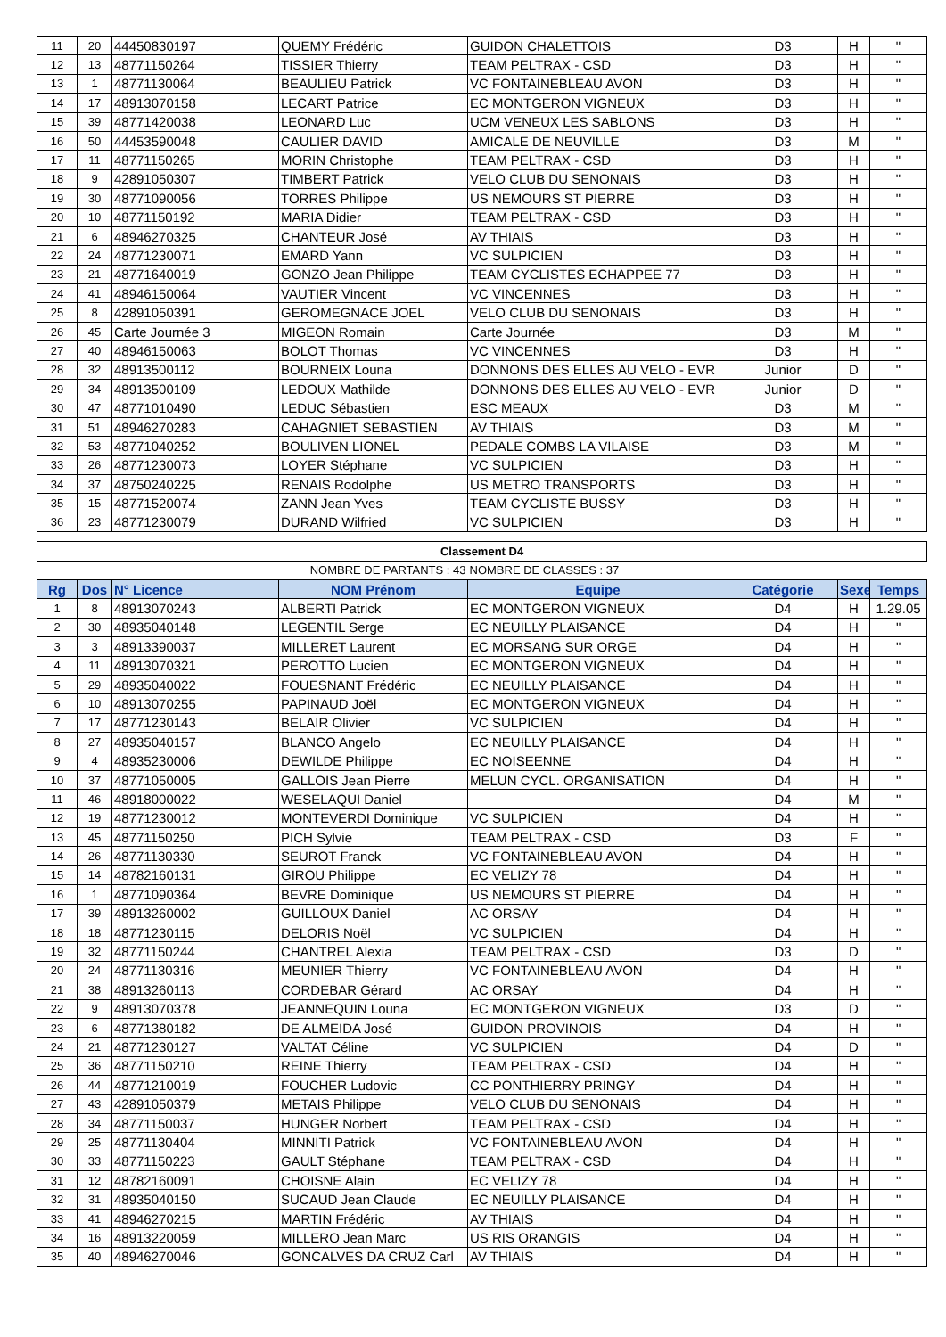| 11 | 20 | 44450830197 | QUEMY Frédéric | GUIDON CHALETTOIS | D3 | H | " |
| 12 | 13 | 48771150264 | TISSIER Thierry | TEAM PELTRAX - CSD | D3 | H | " |
| 13 | 1 | 48771130064 | BEAULIEU Patrick | VC FONTAINEBLEAU AVON | D3 | H | " |
| 14 | 17 | 48913070158 | LECART Patrice | EC MONTGERON VIGNEUX | D3 | H | " |
| 15 | 39 | 48771420038 | LEONARD Luc | UCM VENEUX LES SABLONS | D3 | H | " |
| 16 | 50 | 44453590048 | CAULIER DAVID | AMICALE DE NEUVILLE | D3 | M | " |
| 17 | 11 | 48771150265 | MORIN Christophe | TEAM PELTRAX - CSD | D3 | H | " |
| 18 | 9 | 42891050307 | TIMBERT Patrick | VELO CLUB DU SENONAIS | D3 | H | " |
| 19 | 30 | 48771090056 | TORRES Philippe | US NEMOURS ST PIERRE | D3 | H | " |
| 20 | 10 | 48771150192 | MARIA Didier | TEAM PELTRAX - CSD | D3 | H | " |
| 21 | 6 | 48946270325 | CHANTEUR José | AV THIAIS | D3 | H | " |
| 22 | 24 | 48771230071 | EMARD Yann | VC SULPICIEN | D3 | H | " |
| 23 | 21 | 48771640019 | GONZO Jean Philippe | TEAM CYCLISTES ECHAPPEE 77 | D3 | H | " |
| 24 | 41 | 48946150064 | VAUTIER Vincent | VC VINCENNES | D3 | H | " |
| 25 | 8 | 42891050391 | GEROMEGNACE JOEL | VELO CLUB DU SENONAIS | D3 | H | " |
| 26 | 45 | Carte Journée 3 | MIGEON Romain | Carte Journée | D3 | M | " |
| 27 | 40 | 48946150063 | BOLOT Thomas | VC VINCENNES | D3 | H | " |
| 28 | 32 | 48913500112 | BOURNEIX Louna | DONNONS DES ELLES AU VELO - EVR | Junior | D | " |
| 29 | 34 | 48913500109 | LEDOUX Mathilde | DONNONS DES ELLES AU VELO - EVR | Junior | D | " |
| 30 | 47 | 48771010490 | LEDUC Sébastien | ESC MEAUX | D3 | M | " |
| 31 | 51 | 48946270283 | CAHAGNIET SEBASTIEN | AV THIAIS | D3 | M | " |
| 32 | 53 | 48771040252 | BOULIVEN LIONEL | PEDALE COMBS LA VILAISE | D3 | M | " |
| 33 | 26 | 48771230073 | LOYER Stéphane | VC SULPICIEN | D3 | H | " |
| 34 | 37 | 48750240225 | RENAIS Rodolphe | US METRO TRANSPORTS | D3 | H | " |
| 35 | 15 | 48771520074 | ZANN Jean Yves | TEAM CYCLISTE BUSSY | D3 | H | " |
| 36 | 23 | 48771230079 | DURAND Wilfried | VC SULPICIEN | D3 | H | " |
| Classement D4 | | | | | | | |
| NOMBRE DE PARTANTS : 43 | | | | NOMBRE DE CLASSES : 37 | | | |
| Rg | Dos | N° Licence | NOM Prénom | Equipe | Catégorie | Sexe | Temps |
| 1 | 8 | 48913070243 | ALBERTI Patrick | EC MONTGERON VIGNEUX | D4 | H | 1.29.05 |
| 2 | 30 | 48935040148 | LEGENTIL Serge | EC NEUILLY PLAISANCE | D4 | H | " |
| 3 | 3 | 48913390037 | MILLERET Laurent | EC MORSANG SUR ORGE | D4 | H | " |
| 4 | 11 | 48913070321 | PEROTTO Lucien | EC MONTGERON VIGNEUX | D4 | H | " |
| 5 | 29 | 48935040022 | FOUESNANT Frédéric | EC NEUILLY PLAISANCE | D4 | H | " |
| 6 | 10 | 48913070255 | PAPINAUD Joël | EC MONTGERON VIGNEUX | D4 | H | " |
| 7 | 17 | 48771230143 | BELAIR Olivier | VC SULPICIEN | D4 | H | " |
| 8 | 27 | 48935040157 | BLANCO Angelo | EC NEUILLY PLAISANCE | D4 | H | " |
| 9 | 4 | 48935230006 | DEWILDE Philippe | EC NOISEENNE | D4 | H | " |
| 10 | 37 | 48771050005 | GALLOIS Jean Pierre | MELUN CYCL. ORGANISATION | D4 | H | " |
| 11 | 46 | 48918000022 | WESELAQUI Daniel | | D4 | M | " |
| 12 | 19 | 48771230012 | MONTEVERDI Dominique | VC SULPICIEN | D4 | H | " |
| 13 | 45 | 48771150250 | PICH Sylvie | TEAM PELTRAX - CSD | D3 | F | " |
| 14 | 26 | 48771130330 | SEUROT Franck | VC FONTAINEBLEAU AVON | D4 | H | " |
| 15 | 14 | 48782160131 | GIROU Philippe | EC VELIZY 78 | D4 | H | " |
| 16 | 1 | 48771090364 | BEVRE Dominique | US NEMOURS ST PIERRE | D4 | H | " |
| 17 | 39 | 48913260002 | GUILLOUX Daniel | AC ORSAY | D4 | H | " |
| 18 | 18 | 48771230115 | DELORIS Noël | VC SULPICIEN | D4 | H | " |
| 19 | 32 | 48771150244 | CHANTREL Alexia | TEAM PELTRAX - CSD | D3 | D | " |
| 20 | 24 | 48771130316 | MEUNIER Thierry | VC FONTAINEBLEAU AVON | D4 | H | " |
| 21 | 38 | 48913260113 | CORDEBAR Gérard | AC ORSAY | D4 | H | " |
| 22 | 9 | 48913070378 | JEANNEQUIN Louna | EC MONTGERON VIGNEUX | D3 | D | " |
| 23 | 6 | 48771380182 | DE ALMEIDA José | GUIDON PROVINOIS | D4 | H | " |
| 24 | 21 | 48771230127 | VALTAT Céline | VC SULPICIEN | D4 | D | " |
| 25 | 36 | 48771150210 | REINE Thierry | TEAM PELTRAX - CSD | D4 | H | " |
| 26 | 44 | 48771210019 | FOUCHER Ludovic | CC PONTHIERRY PRINGY | D4 | H | " |
| 27 | 43 | 42891050379 | METAIS Philippe | VELO CLUB DU SENONAIS | D4 | H | " |
| 28 | 34 | 48771150037 | HUNGER Norbert | TEAM PELTRAX - CSD | D4 | H | " |
| 29 | 25 | 48771130404 | MINNITI Patrick | VC FONTAINEBLEAU AVON | D4 | H | " |
| 30 | 33 | 48771150223 | GAULT Stéphane | TEAM PELTRAX - CSD | D4 | H | " |
| 31 | 12 | 48782160091 | CHOISNE Alain | EC VELIZY 78 | D4 | H | " |
| 32 | 31 | 48935040150 | SUCAUD Jean Claude | EC NEUILLY PLAISANCE | D4 | H | " |
| 33 | 41 | 48946270215 | MARTIN Frédéric | AV THIAIS | D4 | H | " |
| 34 | 16 | 48913220059 | MILLERO Jean Marc | US RIS ORANGIS | D4 | H | " |
| 35 | 40 | 48946270046 | GONCALVES DA CRUZ Carl | AV THIAIS | D4 | H | " |